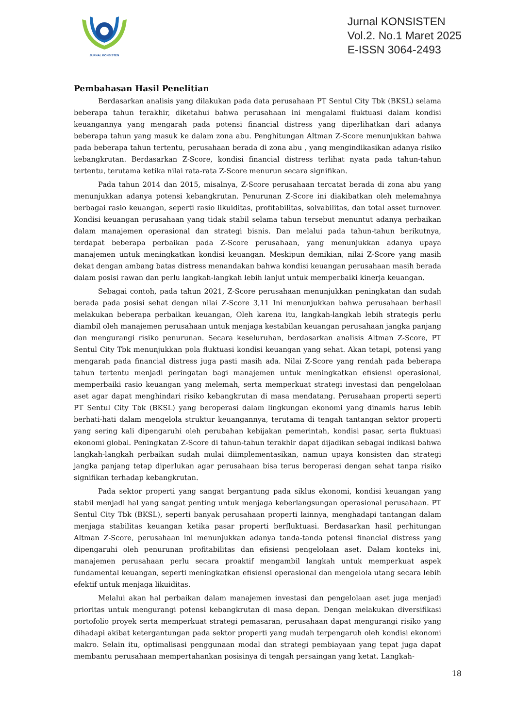JURNAL KONSISTEN
Jurnal KONSISTEN
Vol.2. No.1 Maret 2025
E-ISSN 3064-2493
Pembahasan Hasil Penelitian
Berdasarkan analisis yang dilakukan pada data perusahaan PT Sentul City Tbk (BKSL) selama beberapa tahun terakhir, diketahui bahwa perusahaan ini mengalami fluktuasi dalam kondisi keuangannya yang mengarah pada potensi financial distress yang diperlihatkan dari adanya beberapa tahun yang masuk ke dalam zona abu. Penghitungan Altman Z-Score menunjukkan bahwa pada beberapa tahun tertentu, perusahaan berada di zona abu , yang mengindikasikan adanya risiko kebangkrutan. Berdasarkan Z-Score, kondisi financial distress terlihat nyata pada tahun-tahun tertentu, terutama ketika nilai rata-rata Z-Score menurun secara signifikan.
Pada tahun 2014 dan 2015, misalnya, Z-Score perusahaan tercatat berada di zona abu yang menunjukkan adanya potensi kebangkrutan. Penurunan Z-Score ini diakibatkan oleh melemahnya berbagai rasio keuangan, seperti rasio likuiditas, profitabilitas, solvabilitas, dan total asset turnover. Kondisi keuangan perusahaan yang tidak stabil selama tahun tersebut menuntut adanya perbaikan dalam manajemen operasional dan strategi bisnis. Dan melalui pada tahun-tahun berikutnya, terdapat beberapa perbaikan pada Z-Score perusahaan, yang menunjukkan adanya upaya manajemen untuk meningkatkan kondisi keuangan. Meskipun demikian, nilai Z-Score yang masih dekat dengan ambang batas distress menandakan bahwa kondisi keuangan perusahaan masih berada dalam posisi rawan dan perlu langkah-langkah lebih lanjut untuk memperbaiki kinerja keuangan.
Sebagai contoh, pada tahun 2021, Z-Score perusahaan menunjukkan peningkatan dan sudah berada pada posisi sehat dengan nilai Z-Score 3,11 Ini menunjukkan bahwa perusahaan berhasil melakukan beberapa perbaikan keuangan, Oleh karena itu, langkah-langkah lebih strategis perlu diambil oleh manajemen perusahaan untuk menjaga kestabilan keuangan perusahaan jangka panjang dan mengurangi risiko penurunan. Secara keseluruhan, berdasarkan analisis Altman Z-Score, PT Sentul City Tbk menunjukkan pola fluktuasi kondisi keuangan yang sehat. Akan tetapi, potensi yang mengarah pada financial distress juga pasti masih ada. Nilai Z-Score yang rendah pada beberapa tahun tertentu menjadi peringatan bagi manajemen untuk meningkatkan efisiensi operasional, memperbaiki rasio keuangan yang melemah, serta memperkuat strategi investasi dan pengelolaan aset agar dapat menghindari risiko kebangkrutan di masa mendatang. Perusahaan properti seperti PT Sentul City Tbk (BKSL) yang beroperasi dalam lingkungan ekonomi yang dinamis harus lebih berhati-hati dalam mengelola struktur keuangannya, terutama di tengah tantangan sektor properti yang sering kali dipengaruhi oleh perubahan kebijakan pemerintah, kondisi pasar, serta fluktuasi ekonomi global. Peningkatan Z-Score di tahun-tahun terakhir dapat dijadikan sebagai indikasi bahwa langkah-langkah perbaikan sudah mulai diimplementasikan, namun upaya konsisten dan strategi jangka panjang tetap diperlukan agar perusahaan bisa terus beroperasi dengan sehat tanpa risiko signifikan terhadap kebangkrutan.
Pada sektor properti yang sangat bergantung pada siklus ekonomi, kondisi keuangan yang stabil menjadi hal yang sangat penting untuk menjaga keberlangsungan operasional perusahaan. PT Sentul City Tbk (BKSL), seperti banyak perusahaan properti lainnya, menghadapi tantangan dalam menjaga stabilitas keuangan ketika pasar properti berfluktuasi. Berdasarkan hasil perhitungan Altman Z-Score, perusahaan ini menunjukkan adanya tanda-tanda potensi financial distress yang dipengaruhi oleh penurunan profitabilitas dan efisiensi pengelolaan aset. Dalam konteks ini, manajemen perusahaan perlu secara proaktif mengambil langkah untuk memperkuat aspek fundamental keuangan, seperti meningkatkan efisiensi operasional dan mengelola utang secara lebih efektif untuk menjaga likuiditas.
Melalui akan hal perbaikan dalam manajemen investasi dan pengelolaan aset juga menjadi prioritas untuk mengurangi potensi kebangkrutan di masa depan. Dengan melakukan diversifikasi portofolio proyek serta memperkuat strategi pemasaran, perusahaan dapat mengurangi risiko yang dihadapi akibat ketergantungan pada sektor properti yang mudah terpengaruh oleh kondisi ekonomi makro. Selain itu, optimalisasi penggunaan modal dan strategi pembiayaan yang tepat juga dapat membantu perusahaan mempertahankan posisinya di tengah persaingan yang ketat. Langkah-
18